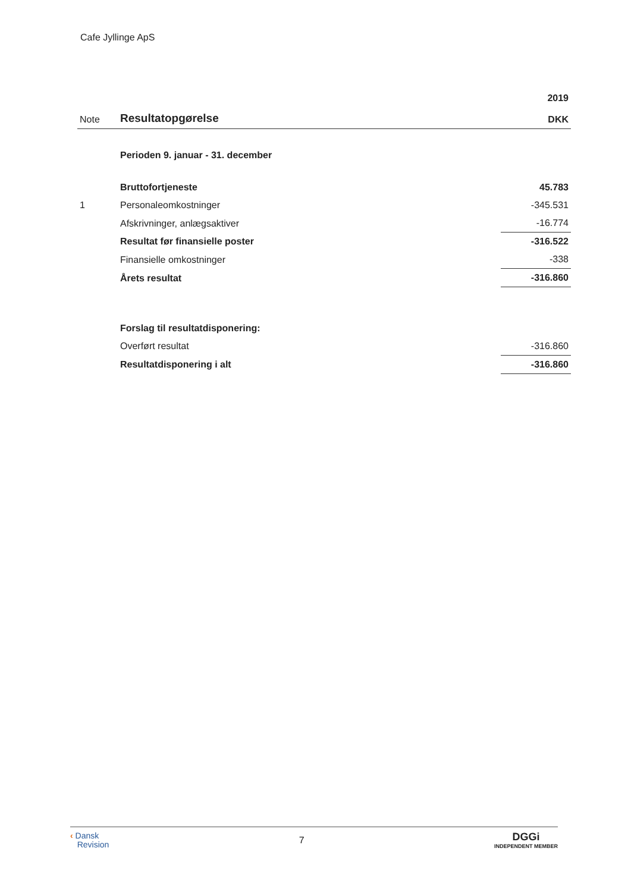Cafe Jyllinge ApS
| Note | Resultatopgørelse | 2019 DKK |
| --- | --- | --- |
| | Perioden 9. januar - 31. december | |
| | Bruttofortjeneste | 45.783 |
| 1 | Personaleomkostninger | -345.531 |
| | Afskrivninger, anlægsaktiver | -16.774 |
| | Resultat før finansielle poster | -316.522 |
| | Finansielle omkostninger | -338 |
| | Årets resultat | -316.860 |
| | Forslag til resultatdisponering: | |
| | Overført resultat | -316.860 |
| | Resultatdisponering i alt | -316.860 |
‹ Dansk
Revision
7
DGGi
INDEPENDENT MEMBER